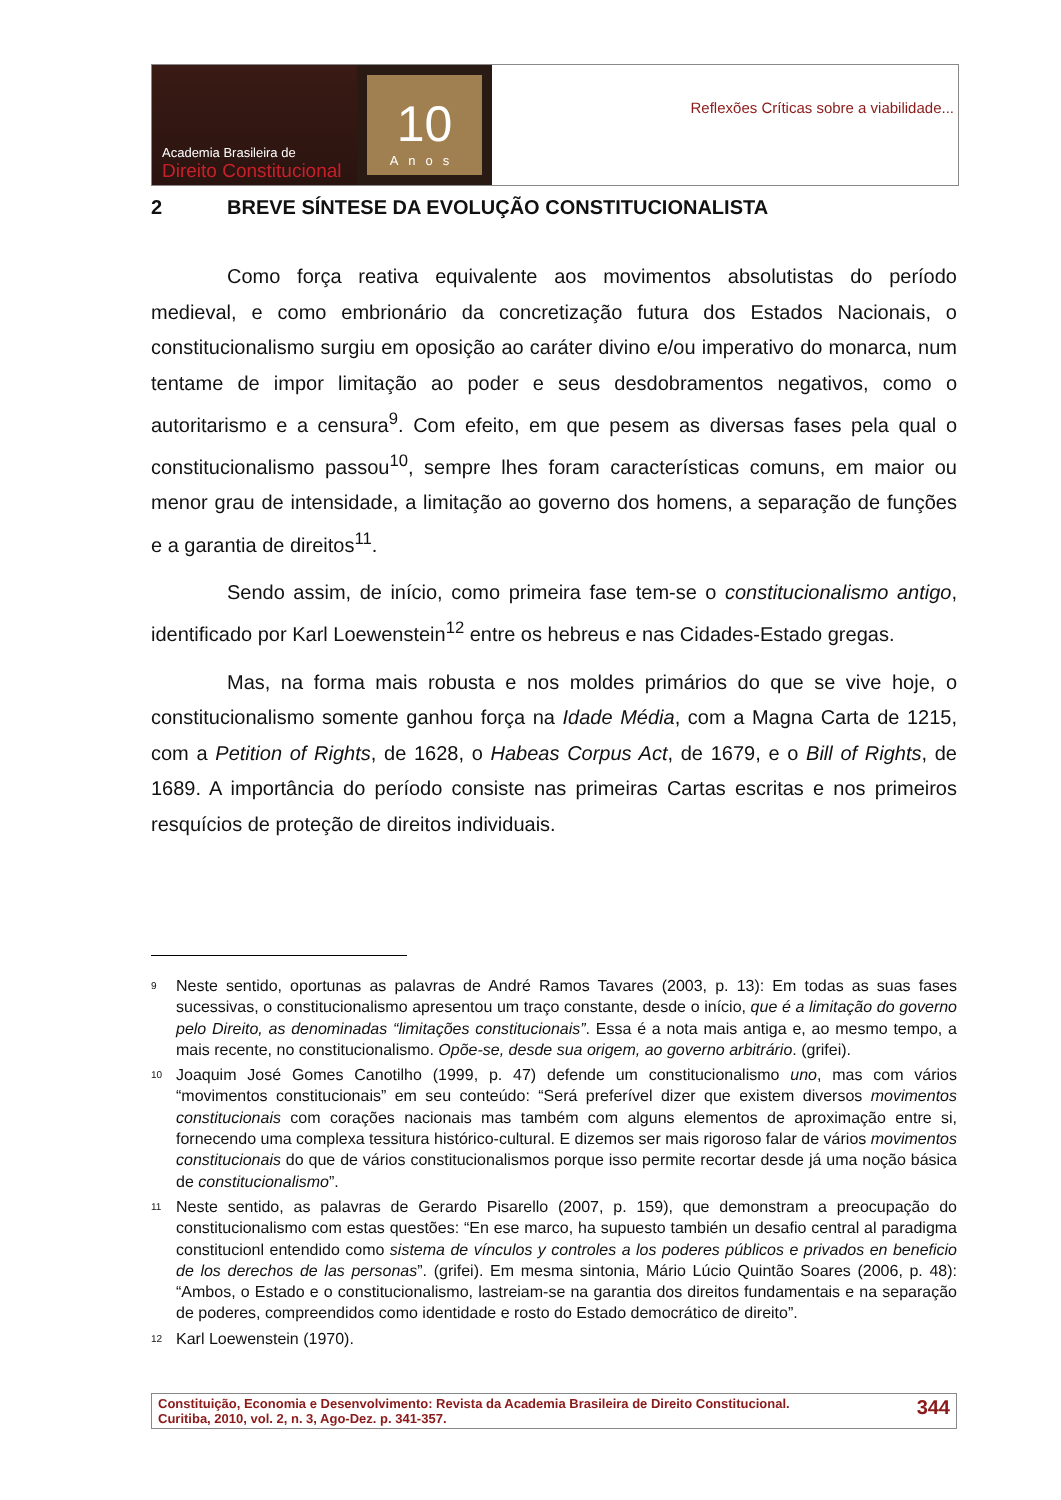Academia Brasileira de
Direito Constitucional
10
Anos
Reflexões Críticas sobre a viabilidade...
2 BREVE SÍNTESE DA EVOLUÇÃO CONSTITUCIONALISTA
Como força reativa equivalente aos movimentos absolutistas do período medieval, e como embrionário da concretização futura dos Estados Nacionais, o constitucionalismo surgiu em oposição ao caráter divino e/ou imperativo do monarca, num tentame de impor limitação ao poder e seus desdobramentos negativos, como o autoritarismo e a censura<sup>9</sup>. Com efeito, em que pesem as diversas fases pela qual o constitucionalismo passou<sup>10</sup>, sempre lhes foram características comuns, em maior ou menor grau de intensidade, a limitação ao governo dos homens, a separação de funções e a garantia de direitos<sup>11</sup>.
Sendo assim, de início, como primeira fase tem-se o constitucionalismo antigo, identificado por Karl Loewenstein<sup>12</sup> entre os hebreus e nas Cidades-Estado gregas.
Mas, na forma mais robusta e nos moldes primários do que se vive hoje, o constitucionalismo somente ganhou força na Idade Média, com a Magna Carta de 1215, com a Petition of Rights, de 1628, o Habeas Corpus Act, de 1679, e o Bill of Rights, de 1689. A importância do período consiste nas primeiras Cartas escritas e nos primeiros resquícios de proteção de direitos individuais.
<sup>9</sup>
Neste sentido, oportunas as palavras de André Ramos Tavares (2003, p. 13): Em todas as suas fases sucessivas, o constitucionalismo apresentou um traço constante, desde o início, que é a limitação do governo pelo Direito, as denominadas “limitações constitucionais”. Essa é a nota mais antiga e, ao mesmo tempo, a mais recente, no constitucionalismo. Opõe-se, desde sua origem, ao governo arbitrário. (grifei).
<sup>10</sup>
Joaquim José Gomes Canotilho (1999, p. 47) defende um constitucionalismo uno, mas com vários “movimentos constitucionais” em seu conteúdo: “Será preferível dizer que existem diversos movimentos constitucionais com corações nacionais mas também com alguns elementos de aproximação entre si, fornecendo uma complexa tessitura histórico-cultural. E dizemos ser mais rigoroso falar de vários movimentos constitucionais do que de vários constitucionalismos porque isso permite recortar desde já uma noção básica de constitucionalismo”.
<sup>11</sup>
Neste sentido, as palavras de Gerardo Pisarello (2007, p. 159), que demonstram a preocupação do constitucionalismo com estas questões: “En ese marco, ha supuesto también un desafio central al paradigma constitucionl entendido como sistema de vínculos y controles a los poderes públicos e privados en beneficio de los derechos de las personas”. (grifei). Em mesma sintonia, Mário Lúcio Quintão Soares (2006, p. 48): “Ambos, o Estado e o constitucionalismo, lastreiam-se na garantia dos direitos fundamentais e na separação de poderes, compreendidos como identidade e rosto do Estado democrático de direito”.
<sup>12</sup>
Karl Loewenstein (1970).
Constituição, Economia e Desenvolvimento: Revista da Academia Brasileira de Direito Constitucional.
Curitiba, 2010, vol. 2, n. 3, Ago-Dez. p. 341-357.
344